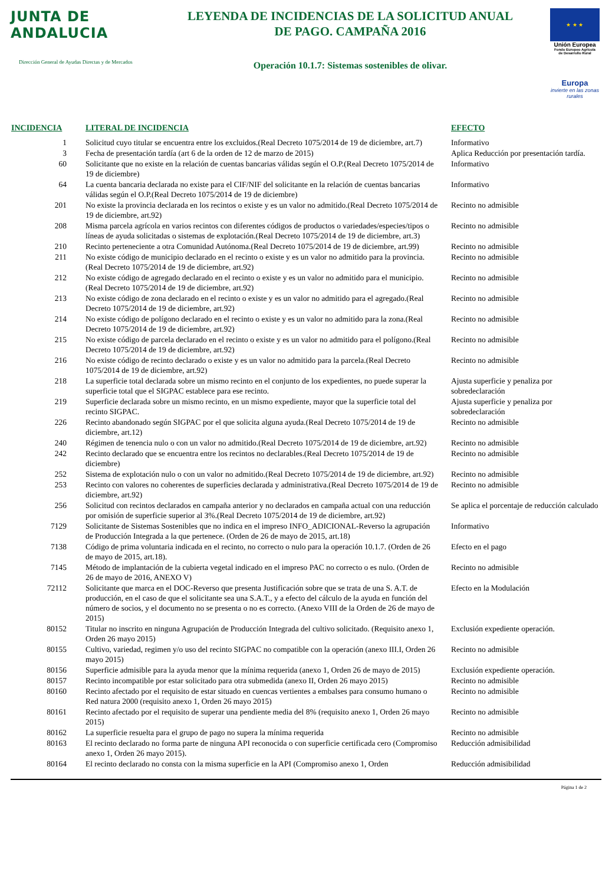JUNTA DE ANDALUCIA
Dirección General de Ayudas Directas y de Mercados
LEYENDA DE INCIDENCIAS DE LA SOLICITUD ANUAL
DE PAGO. CAMPAÑA 2016
Operación 10.1.7: Sistemas sostenibles de olivar.
★ ★ ★
Unión Europea
Fondo Europeo Agrícola
de Desarrollo Rural
Europa
invierte en las zonas rurales
| INCIDENCIA | LITERAL DE INCIDENCIA | EFECTO |
| --- | --- | --- |
| 1 | Solicitud cuyo titular se encuentra entre los excluidos.(Real Decreto 1075/2014 de 19 de diciembre, art.7) | Informativo |
| 3 | Fecha de presentación tardía (art 6 de la orden de 12 de marzo de 2015) | Aplica Reducción por presentación tardía. |
| 60 | Solicitante que no existe en la relación de cuentas bancarias válidas según el O.P.(Real Decreto 1075/2014 de 19 de diciembre) | Informativo |
| 64 | La cuenta bancaria declarada no existe para el CIF/NIF del solicitante en la relación de cuentas bancarias válidas según el O.P.(Real Decreto 1075/2014 de 19 de diciembre) | Informativo |
| 201 | No existe la provincia declarada en los recintos o existe y es un valor no admitido.(Real Decreto 1075/2014 de 19 de diciembre, art.92) | Recinto no admisible |
| 208 | Misma parcela agrícola en varios recintos con diferentes códigos de productos o variedades/especies/tipos o líneas de ayuda solicitadas o sistemas de explotación.(Real Decreto 1075/2014 de 19 de diciembre, art.3) | Recinto no admisible |
| 210 | Recinto perteneciente a otra Comunidad Autónoma.(Real Decreto 1075/2014 de 19 de diciembre, art.99) | Recinto no admisible |
| 211 | No existe código de municipio declarado en el recinto o existe y es un valor no admitido para la provincia.(Real Decreto 1075/2014 de 19 de diciembre, art.92) | Recinto no admisible |
| 212 | No existe código de agregado declarado en el recinto o existe y es un valor no admitido para el municipio.(Real Decreto 1075/2014 de 19 de diciembre, art.92) | Recinto no admisible |
| 213 | No existe código de zona declarado en el recinto o existe y es un valor no admitido para el agregado.(Real Decreto 1075/2014 de 19 de diciembre, art.92) | Recinto no admisible |
| 214 | No existe código de polígono declarado en el recinto o existe y es un valor no admitido para la zona.(Real Decreto 1075/2014 de 19 de diciembre, art.92) | Recinto no admisible |
| 215 | No existe código de parcela declarado en el recinto o existe y es un valor no admitido para el polígono.(Real Decreto 1075/2014 de 19 de diciembre, art.92) | Recinto no admisible |
| 216 | No existe código de recinto declarado o existe y es un valor no admitido para la parcela.(Real Decreto 1075/2014 de 19 de diciembre, art.92) | Recinto no admisible |
| 218 | La superficie total declarada sobre un mismo recinto en el conjunto de los expedientes, no puede superar la superficie total que el SIGPAC establece para ese recinto. | Ajusta superficie y penaliza por sobredeclaración |
| 219 | Superficie declarada sobre un mismo recinto, en un mismo expediente, mayor que la superficie total del recinto SIGPAC. | Ajusta superficie y penaliza por sobredeclaración |
| 226 | Recinto abandonado según SIGPAC por el que solicita alguna ayuda.(Real Decreto 1075/2014 de 19 de diciembre, art.12) | Recinto no admisible |
| 240 | Régimen de tenencia nulo o con un valor no admitido.(Real Decreto 1075/2014 de 19 de diciembre, art.92) | Recinto no admisible |
| 242 | Recinto declarado que se encuentra entre los recintos no declarables.(Real Decreto 1075/2014 de 19 de diciembre) | Recinto no admisible |
| 252 | Sistema de explotación nulo o con un valor no admitido.(Real Decreto 1075/2014 de 19 de diciembre, art.92) | Recinto no admisible |
| 253 | Recinto con valores no coherentes de superficies declarada y administrativa.(Real Decreto 1075/2014 de 19 de diciembre, art.92) | Recinto no admisible |
| 256 | Solicitud con recintos declarados en campaña anterior y no declarados en campaña actual con una reducción por omisión de superficie superior al 3%.(Real Decreto 1075/2014 de 19 de diciembre, art.92) | Se aplica el porcentaje de reducción calculado |
| 7129 | Solicitante de Sistemas Sostenibles que no indica en el impreso INFO_ADICIONAL-Reverso la agrupación de Producción Integrada a la que pertenece. (Orden de 26 de mayo de 2015, art.18) | Informativo |
| 7138 | Código de prima voluntaria indicada en el recinto, no correcto o nulo para la operación 10.1.7. (Orden de 26 de mayo de 2015, art.18). | Efecto en el pago |
| 7145 | Método de implantación de la cubierta vegetal indicado en el impreso PAC no correcto o es nulo. (Orden de 26 de mayo de 2016, ANEXO V) | Recinto no admisible |
| 72112 | Solicitante que marca en el DOC-Reverso que presenta Justificación sobre que se trata de una S. A.T. de producción, en el caso de que el solicitante sea una S.A.T., y a efecto del cálculo de la ayuda en función del número de socios, y el documento no se presenta o no es correcto. (Anexo VIII de la Orden de 26 de mayo de 2015) | Efecto en la Modulación |
| 80152 | Titular no inscrito en ninguna Agrupación de Producción Integrada del cultivo solicitado. (Requisito anexo 1, Orden 26 mayo 2015) | Exclusión expediente operación. |
| 80155 | Cultivo, variedad, regimen y/o uso del recinto SIGPAC no compatible con la operación (anexo III.I, Orden 26 mayo 2015) | Recinto no admisible |
| 80156 | Superficie admisible para la ayuda menor que la mínima requerida (anexo 1, Orden 26 de mayo de 2015) | Exclusión expediente operación. |
| 80157 | Recinto incompatible por estar solicitado para otra submedida (anexo II, Orden 26 mayo 2015) | Recinto no admisible |
| 80160 | Recinto afectado por el requisito de estar situado en cuencas vertientes a embalses para consumo humano o Red natura 2000 (requisito anexo 1, Orden 26 mayo 2015) | Recinto no admisible |
| 80161 | Recinto afectado por el requisito de superar una pendiente media del 8% (requisito anexo 1, Orden 26 mayo 2015) | Recinto no admisible |
| 80162 | La superficie resuelta para el grupo de pago no supera la mínima requerida | Recinto no admisible |
| 80163 | El recinto declarado no forma parte de ninguna API reconocida o con superficie certificada cero (Compromiso anexo 1, Orden 26 mayo 2015). | Reducción admisibilidad |
| 80164 | El recinto declarado no consta con la misma superficie en la API (Compromiso anexo 1, Orden | Reducción admisibilidad |
Página 1 de 2